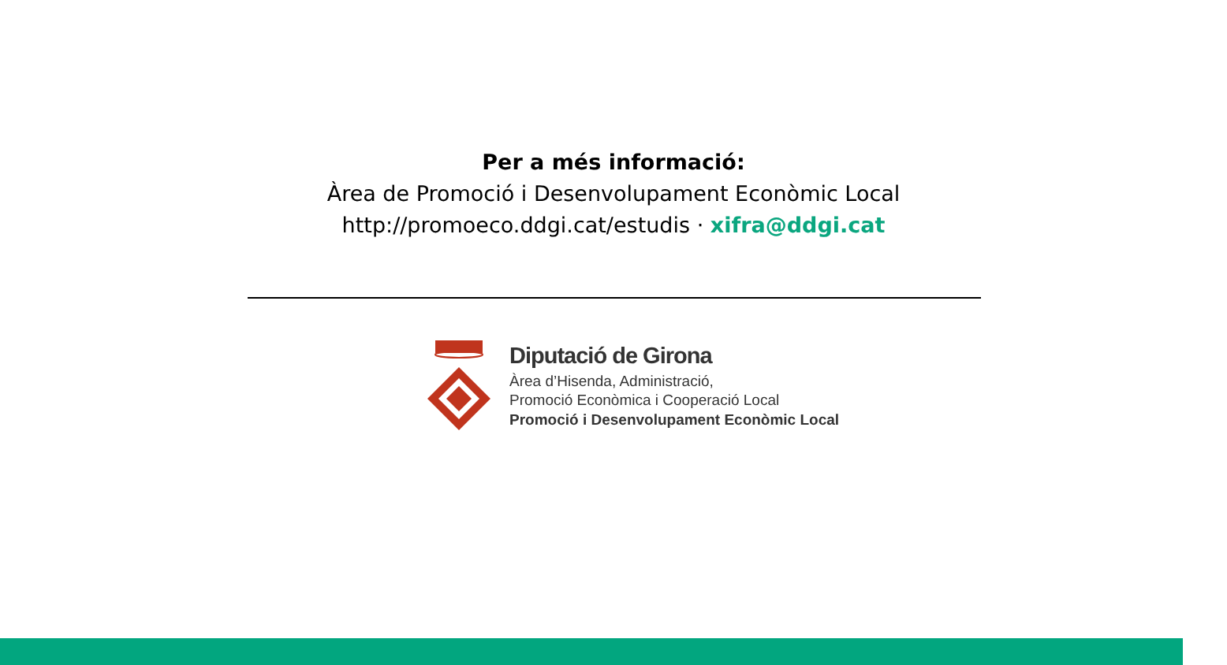Per a més informació:
Àrea de Promoció i Desenvolupament Econòmic Local
http://promoeco.ddgi.cat/estudis · xifra@ddgi.cat
Diputació de Girona
Àrea d’Hisenda, Administració,
Promoció Econòmica i Cooperació Local
Promoció i Desenvolupament Econòmic Local